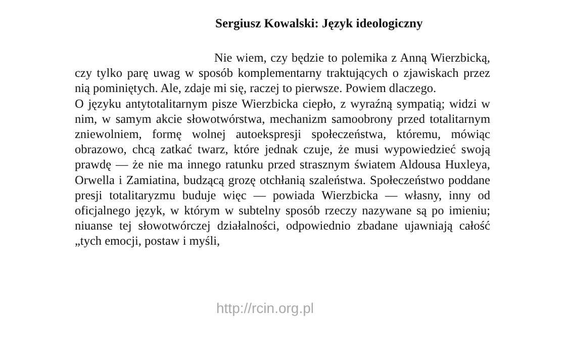Sergiusz Kowalski: Język ideologiczny
Nie wiem, czy będzie to polemika z Anną Wierzbicką, czy tylko parę uwag w sposób komplementarny traktujących o zjawiskach przez nią pominiętych. Ale, zdaje mi się, raczej to pierwsze. Powiem dlaczego.
O języku antytotalitarnym pisze Wierzbicka ciepło, z wyraźną sympatią; widzi w nim, w samym akcie słowotwórstwa, mechanizm samoobrony przed totalitarnym zniewolniem, formę wolnej autoekspresji społeczeństwa, któremu, mówiąc obrazowo, chcą zatkać twarz, które jednak czuje, że musi wypowiedzieć swoją prawdę — że nie ma innego ratunku przed strasznym światem Aldousa Huxleya, Orwella i Zamiatina, budzącą grozę otchłanią szaleństwa. Społeczeństwo poddane presji totalitaryzmu buduje więc — powiada Wierzbicka — własny, inny od oficjalnego język, w którym w subtelny sposób rzeczy nazywane są po imieniu; niuanse tej słowotwórczej działalności, odpowiednio zbadane ujawniają całość „tych emocji, postaw i myśli,
http://rcin.org.pl